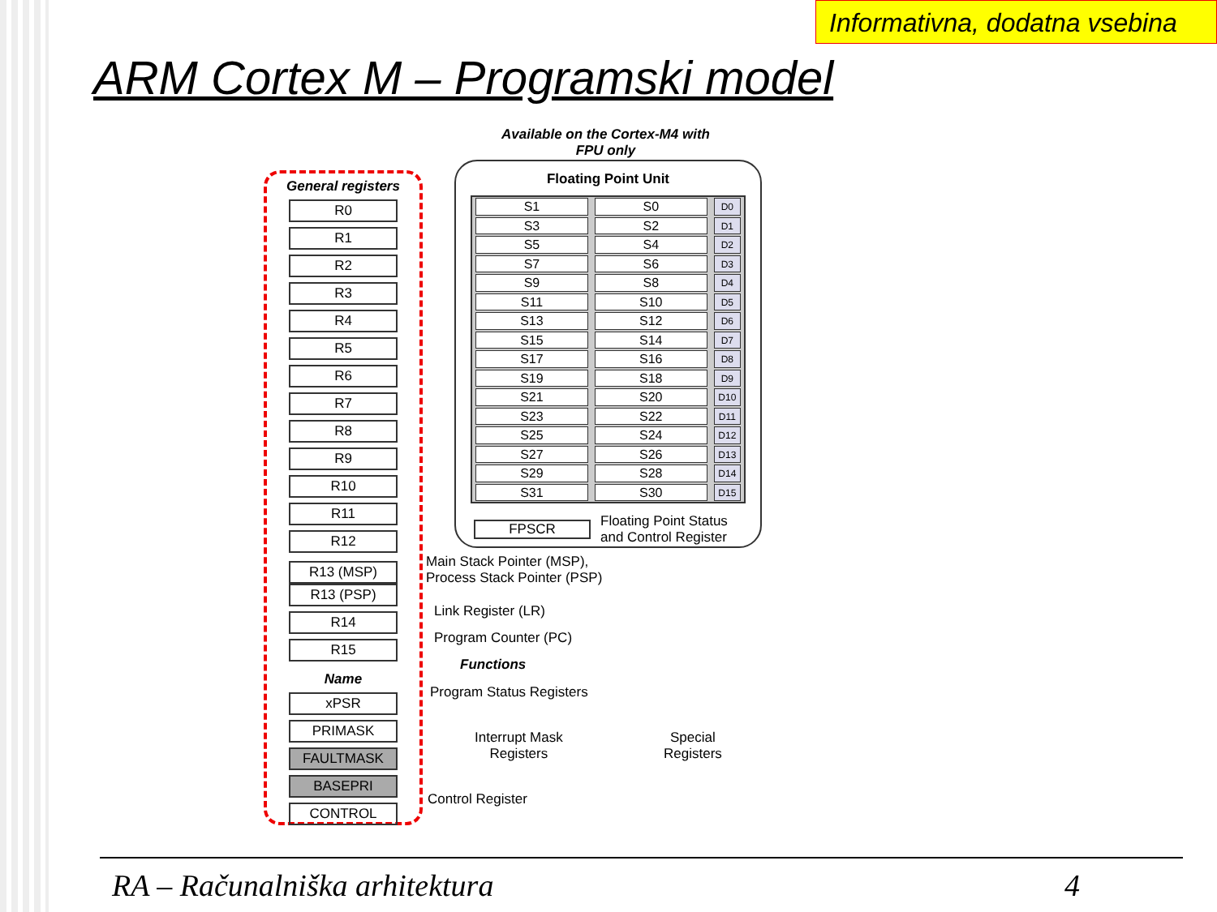Informativna, dodatna vsebina
ARM Cortex M – Programski model
Available on the Cortex-M4 with
FPU only
General registers
R0
R1
R2
R3
R4
R5
R6
R7
R8
R9
R10
R11
R12
R13 (MSP)
R13 (PSP)
R14
R15
Name
xPSR
PRIMASK
FAULTMASK
BASEPRI
CONTROL
Floating Point Unit
S1 S0 D0
S3 S2 D1
S5 S4 D2
S7 S6 D3
S9 S8 D4
S11 S10 D5
S13 S12 D6
S15 S14 D7
S17 S16 D8
S19 S18 D9
S21 S20 D10
S23 S22 D11
S25 S24 D12
S27 S26 D13
S29 S28 D14
S31 S30 D15
FPSCR Floating Point Status
and Control Register
Main Stack Pointer (MSP),
Process Stack Pointer (PSP)
Link Register (LR)
Program Counter (PC)
Functions
Program Status Registers
Interrupt Mask
Registers
Control Register
Special
Registers
RA – Računalniška arhitektura 4